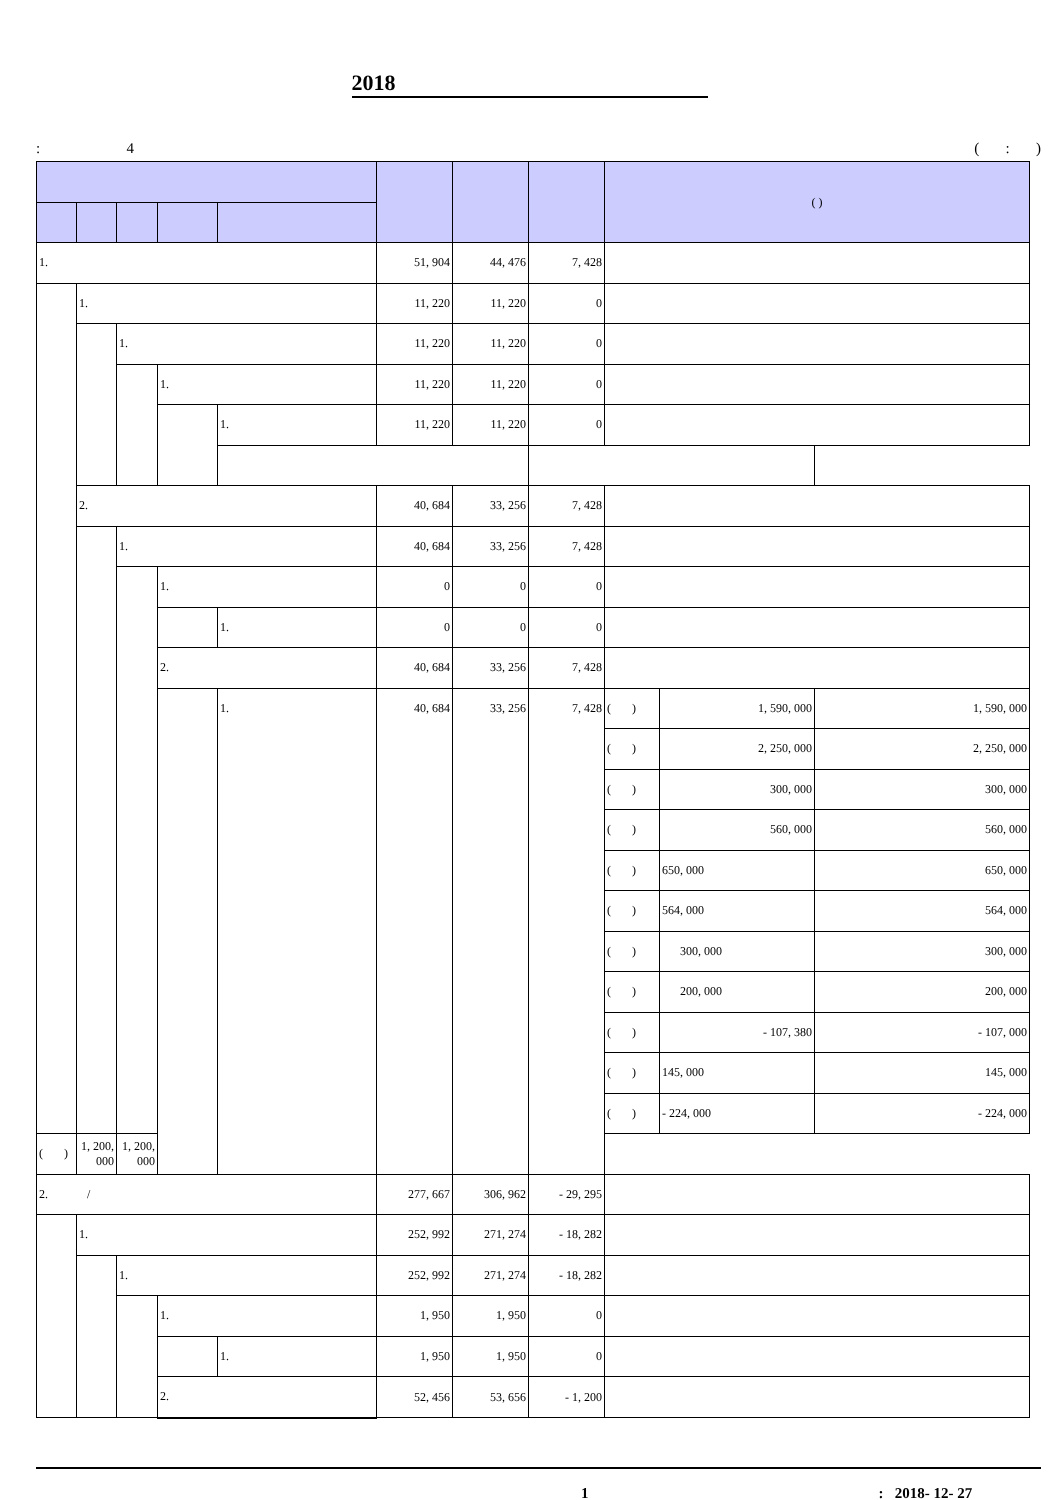2018
: 4 ( : )
| | | | | | | | | ( ) | | |
| --- | --- | --- | --- | --- | --- | --- | --- | --- | --- | --- |
| 1. | | | | | 51, 904 | 44, 476 | 7, 428 | | | |
| | 1. | | | | 11, 220 | 11, 220 | 0 | | | |
| | | 1. | | | 11, 220 | 11, 220 | 0 | | | |
| | | | 1. | | 11, 220 | 11, 220 | 0 | | | |
| | | | | 1. | 11, 220 | 11, 220 | 0 | | | |
| | 2. | | | | 40, 684 | 33, 256 | 7, 428 | | | |
| | | 1. | | | 40, 684 | 33, 256 | 7, 428 | | | |
| | | | 1. | | 0 | 0 | 0 | | | |
| | | | | 1. | 0 | 0 | 0 | | | |
| | | | 2. | | 40, 684 | 33, 256 | 7, 428 | | | |
| | | | | 1. | 40, 684 | 33, 256 | 7, 428 | ( ) | 1, 590, 000 | 1, 590, 000 |
| | | | | | | | | ( ) | 2, 250, 000 | 2, 250, 000 |
| | | | | | | | | ( ) | 300, 000 | 300, 000 |
| | | | | | | | | ( ) | 560, 000 | 560, 000 |
| | | | | | | | | ( ) | 650, 000 | 650, 000 |
| | | | | | | | | ( ) | 564, 000 | 564, 000 |
| | | | | | | | | ( ) | 300, 000 | 300, 000 |
| | | | | | | | | ( ) | 200, 000 | 200, 000 |
| | | | | | | | | ( ) | - 107, 380 | - 107, 000 |
| | | | | | | | | ( ) | 145, 000 | 145, 000 |
| | | | | | | | | ( ) | - 224, 000 | - 224, 000 |
| ( ) | 1, 200, 000 | 1, 200, 000 | | | | | | | | |
| 2. / | | | | | 277, 667 | 306, 962 | - 29, 295 | | | |
| | 1. | | | | 252, 992 | 271, 274 | - 18, 282 | | | |
| | | 1. | | | 252, 992 | 271, 274 | - 18, 282 | | | |
| | | | 1. | | 1, 950 | 1, 950 | 0 | | | |
| | | | | 1. | 1, 950 | 1, 950 | 0 | | | |
| | | | 2. | | 52, 456 | 53, 656 | - 1, 200 | | | |
1: 2018- 12- 27